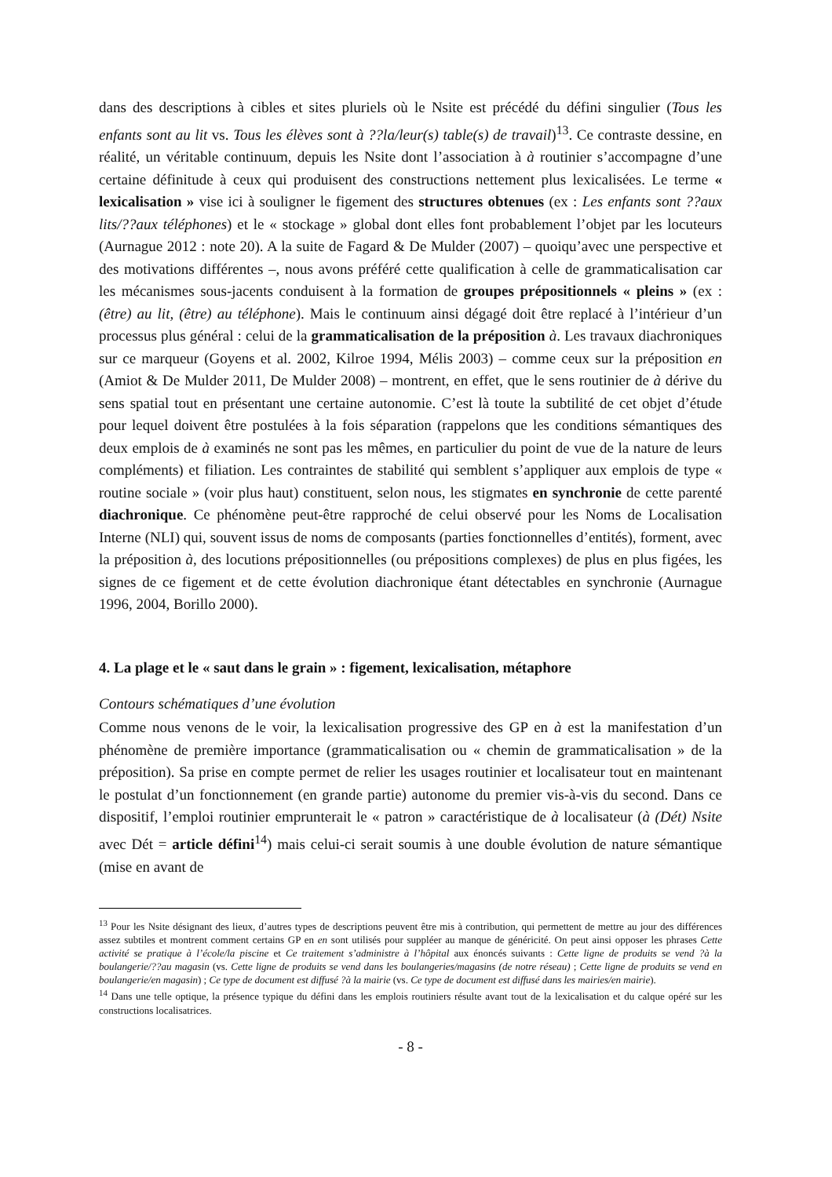dans des descriptions à cibles et sites pluriels où le Nsite est précédé du défini singulier (Tous les enfants sont au lit vs. Tous les élèves sont à ??la/leur(s) table(s) de travail)<sup>13</sup>. Ce contraste dessine, en réalité, un véritable continuum, depuis les Nsite dont l’association à à routinier s’accompagne d’une certaine définitude à ceux qui produisent des constructions nettement plus lexicalisées. Le terme « lexicalisation » vise ici à souligner le figement des structures obtenues (ex : Les enfants sont ??aux lits/??aux téléphones) et le « stockage » global dont elles font probablement l’objet par les locuteurs (Aurnague 2012 : note 20). A la suite de Fagard & De Mulder (2007) – quoiqu’avec une perspective et des motivations différentes –, nous avons préféré cette qualification à celle de grammaticalisation car les mécanismes sous-jacents conduisent à la formation de groupes prépositionnels « pleins » (ex : (être) au lit, (être) au téléphone). Mais le continuum ainsi dégagé doit être replacé à l’intérieur d’un processus plus général : celui de la grammaticalisation de la préposition à. Les travaux diachroniques sur ce marqueur (Goyens et al. 2002, Kilroe 1994, Mélis 2003) – comme ceux sur la préposition en (Amiot & De Mulder 2011, De Mulder 2008) – montrent, en effet, que le sens routinier de à dérive du sens spatial tout en présentant une certaine autonomie. C’est là toute la subtilité de cet objet d’étude pour lequel doivent être postulées à la fois séparation (rappelons que les conditions sémantiques des deux emplois de à examinés ne sont pas les mêmes, en particulier du point de vue de la nature de leurs compléments) et filiation. Les contraintes de stabilité qui semblent s’appliquer aux emplois de type « routine sociale » (voir plus haut) constituent, selon nous, les stigmates en synchronie de cette parenté diachronique. Ce phénomène peut-être rapproché de celui observé pour les Noms de Localisation Interne (NLI) qui, souvent issus de noms de composants (parties fonctionnelles d’entités), forment, avec la préposition à, des locutions prépositionnelles (ou prépositions complexes) de plus en plus figées, les signes de ce figement et de cette évolution diachronique étant détectables en synchronie (Aurnague 1996, 2004, Borillo 2000).
4. La plage et le « saut dans le grain » : figement, lexicalisation, métaphore
Contours schématiques d’une évolution
Comme nous venons de le voir, la lexicalisation progressive des GP en à est la manifestation d’un phénomène de première importance (grammaticalisation ou « chemin de grammaticalisation » de la préposition). Sa prise en compte permet de relier les usages routinier et localisateur tout en maintenant le postulat d’un fonctionnement (en grande partie) autonome du premier vis-à-vis du second. Dans ce dispositif, l’emploi routinier emprunterait le « patron » caractéristique de à localisateur (à (Dét) Nsite avec Dét = article défini<sup>14</sup>) mais celui-ci serait soumis à une double évolution de nature sémantique (mise en avant de
<sup>13</sup> Pour les Nsite désignant des lieux, d’autres types de descriptions peuvent être mis à contribution, qui permettent de mettre au jour des différences assez subtiles et montrent comment certains GP en en sont utilisés pour suppléer au manque de généricité. On peut ainsi opposer les phrases Cette activité se pratique à l’école/la piscine et Ce traitement s’administre à l’hôpital aux énoncés suivants : Cette ligne de produits se vend ?à la boulangerie/??au magasin (vs. Cette ligne de produits se vend dans les boulangeries/magasins (de notre réseau) ; Cette ligne de produits se vend en boulangerie/en magasin) ; Ce type de document est diffusé ?à la mairie (vs. Ce type de document est diffusé dans les mairies/en mairie).
<sup>14</sup> Dans une telle optique, la présence typique du défini dans les emplois routiniers résulte avant tout de la lexicalisation et du calque opéré sur les constructions localisatrices.
- 8 -